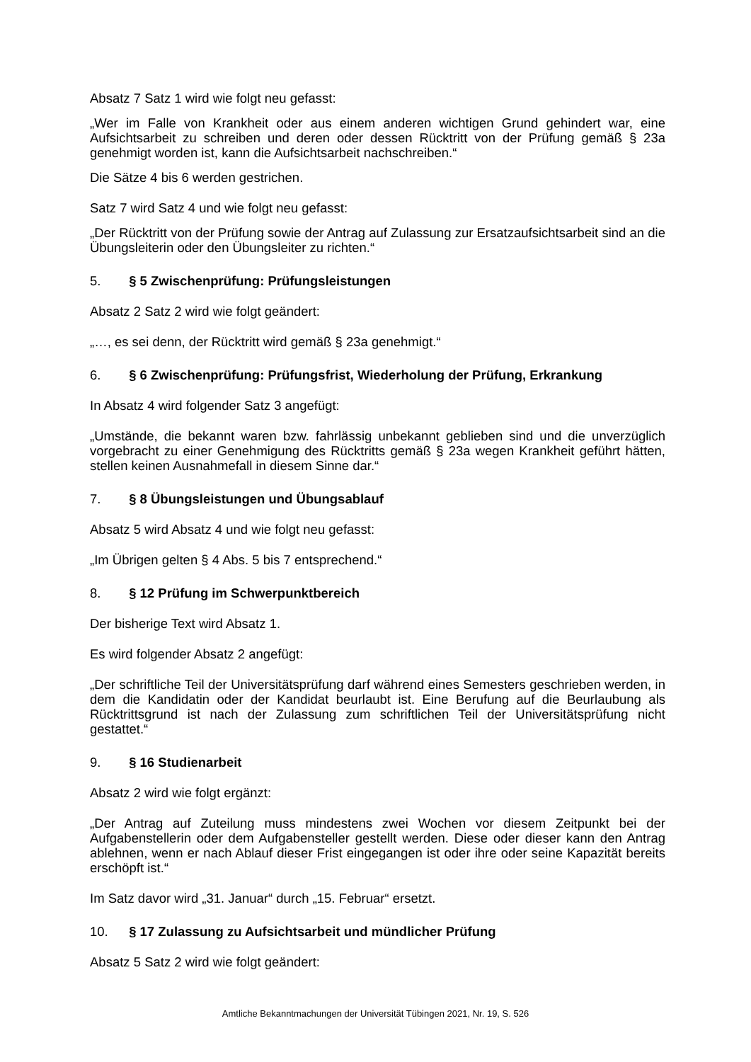Absatz 7 Satz 1 wird wie folgt neu gefasst:
„Wer im Falle von Krankheit oder aus einem anderen wichtigen Grund gehindert war, eine Aufsichtsarbeit zu schreiben und deren oder dessen Rücktritt von der Prüfung gemäß § 23a genehmigt worden ist, kann die Aufsichtsarbeit nachschreiben.“
Die Sätze 4 bis 6 werden gestrichen.
Satz 7 wird Satz 4 und wie folgt neu gefasst:
„Der Rücktritt von der Prüfung sowie der Antrag auf Zulassung zur Ersatzaufsichtsarbeit sind an die Übungsleiterin oder den Übungsleiter zu richten.“
5. § 5 Zwischenprüfung: Prüfungsleistungen
Absatz 2 Satz 2 wird wie folgt geändert:
„…, es sei denn, der Rücktritt wird gemäß § 23a genehmigt.“
6. § 6 Zwischenprüfung: Prüfungsfrist, Wiederholung der Prüfung, Erkrankung
In Absatz 4 wird folgender Satz 3 angefügt:
„Umstände, die bekannt waren bzw. fahrlässig unbekannt geblieben sind und die unverzüglich vorgebracht zu einer Genehmigung des Rücktritts gemäß § 23a wegen Krankheit geführt hätten, stellen keinen Ausnahmefall in diesem Sinne dar.“
7. § 8 Übungsleistungen und Übungsablauf
Absatz 5 wird Absatz 4 und wie folgt neu gefasst:
„Im Übrigen gelten § 4 Abs. 5 bis 7 entsprechend.“
8. § 12 Prüfung im Schwerpunktbereich
Der bisherige Text wird Absatz 1.
Es wird folgender Absatz 2 angefügt:
„Der schriftliche Teil der Universitätsprüfung darf während eines Semesters geschrieben werden, in dem die Kandidatin oder der Kandidat beurlaubt ist. Eine Berufung auf die Beurlaubung als Rücktrittsgrund ist nach der Zulassung zum schriftlichen Teil der Universitätsprüfung nicht gestattet.“
9. § 16 Studienarbeit
Absatz 2 wird wie folgt ergänzt:
„Der Antrag auf Zuteilung muss mindestens zwei Wochen vor diesem Zeitpunkt bei der Aufgabenstellerin oder dem Aufgabensteller gestellt werden. Diese oder dieser kann den Antrag ablehnen, wenn er nach Ablauf dieser Frist eingegangen ist oder ihre oder seine Kapazität bereits erschöpft ist.“
Im Satz davor wird „31. Januar“ durch „15. Februar“ ersetzt.
10. § 17 Zulassung zu Aufsichtsarbeit und mündlicher Prüfung
Absatz 5 Satz 2 wird wie folgt geändert:
Amtliche Bekanntmachungen der Universität Tübingen 2021, Nr. 19, S. 526